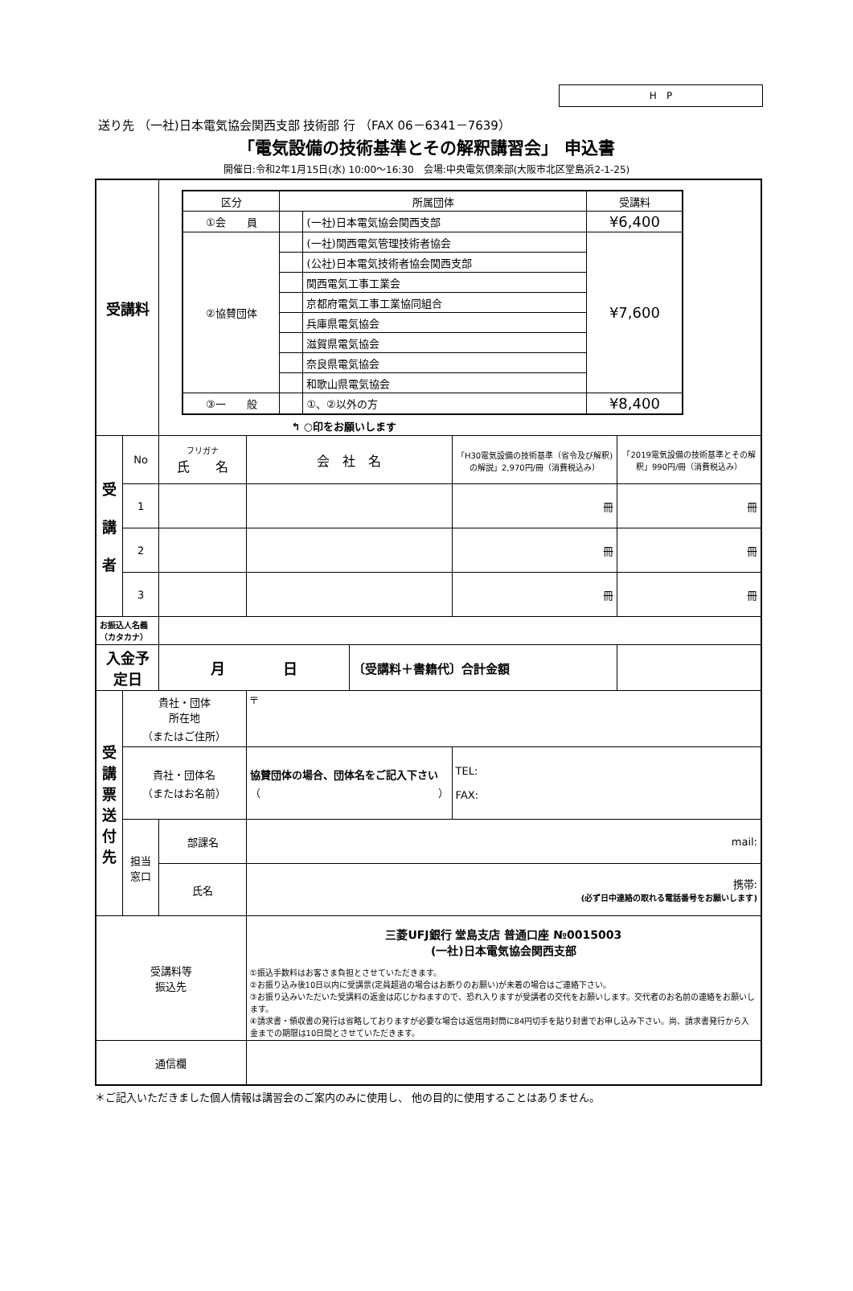H　P
送り先 （一社)日本電気協会関西支部 技術部 行 （FAX 06－6341－7639）
「電気設備の技術基準とその解釈講習会」 申込書
開催日:令和2年1月15日(水) 10:00～16:30　会場:中央電気倶楽部(大阪市北区堂島浜2-1-25)
| 受講料 | | / 区分 / 所属団体 / / 受講料 / / --- / --- / --- / --- / / ①会 員 / / (一社)日本電気協会関西支部 / ¥6,400 / / ②協賛団体 / / (一社)関西電気管理技術者協会 / ¥7,600 / / / / (公社)日本電気技術者協会関西支部 / / / / / 関西電気工事工業会 / / / / / 京都府電気工事工業協同組合 / / / / / 兵庫県電気協会 / / / / / 滋賀県電気協会 / / / / / 奈良県電気協会 / / / / / 和歌山県電気協会 / / / ③一 般 / / ①、②以外の方 / ¥8,400 / ↰ ○印をお願いします | | | | |
| 受 講 者 | No | フリガナ 氏 名 | 会 社 名 | | 「H30電気設備の技術基準（省令及び解釈)の解説」2,970円/冊（消費税込み） | 「2019電気設備の技術基準とその解釈」990円/冊（消費税込み） |
| | 1 | | | | 冊 | 冊 |
| | 2 | | | | 冊 | 冊 |
| | 3 | | | | 冊 | 冊 |
| お振込人名義（カタカナ） | | | | | | |
| 入金予定日 | | 月 日 | | 〔受講料＋書籍代〕合計金額 | | |
| 受 講 票 送 付 先 | 貴社・団体 所在地 （またはご住所） | | 〒 | | | |
| | 貴社・団体名 （またはお名前） | | 協賛団体の場合、団体名をご記入下さい （ ） | | TEL: FAX: | |
| | 担当 窓口 | 部課名 | mail: | | | |
| | | 氏名 | 携帯: (必ず日中連絡の取れる電話番号をお願いします) | | | |
| 受講料等 振込先 | | | 三菱UFJ銀行 堂島支店 普通口座 №0015003 (一社)日本電気協会関西支部 ①振込手数料はお客さま負担とさせていただきます。 ②お振り込み後10日以内に受講票(定員超過の場合はお断りのお願い)が未着の場合はご連絡下さい。 ③お振り込みいただいた受講料の返金は応じかねますので、恐れ入りますが受講者の交代をお願いします。交代者のお名前の連絡をお願いします。 ④請求書・領収書の発行は省略しておりますが必要な場合は返信用封筒に84円切手を貼り封書でお申し込み下さい。尚、請求書発行から入金までの期限は10日間とさせていただきます。 | | | |
| 通信欄 | | | | | | |
＊ご記入いただきました個人情報は講習会のご案内のみに使用し、 他の目的に使用することはありません。